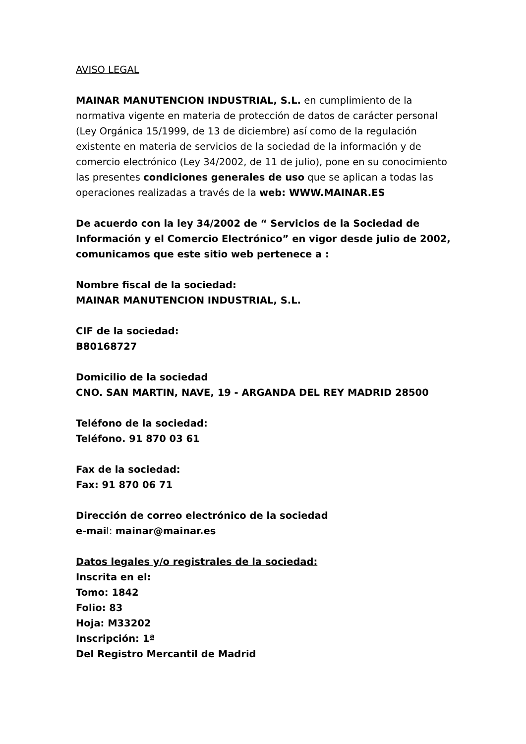AVISO LEGAL
MAINAR MANUTENCION INDUSTRIAL, S.L. en cumplimiento de la normativa vigente en materia de protección de datos de carácter personal (Ley Orgánica 15/1999, de 13 de diciembre) así como de la regulación existente en materia de servicios de la sociedad de la información y de comercio electrónico (Ley 34/2002, de 11 de julio), pone en su conocimiento las presentes condiciones generales de uso que se aplican a todas las operaciones realizadas a través de la web: WWW.MAINAR.ES
De acuerdo con la ley 34/2002 de “ Servicios de la Sociedad de Información y el Comercio Electrónico” en vigor desde julio de 2002, comunicamos que este sitio web pertenece a :
Nombre fiscal de la sociedad:
MAINAR MANUTENCION INDUSTRIAL, S.L.
CIF de la sociedad:
B80168727
Domicilio de la sociedad
CNO. SAN MARTIN, NAVE, 19 - ARGANDA DEL REY MADRID 28500
Teléfono de la sociedad:
Teléfono. 91 870 03 61
Fax de la sociedad:
Fax: 91 870 06 71
Dirección de correo electrónico de la sociedad
e-mail: mainar@mainar.es
Datos legales y/o registrales de la sociedad:
Inscrita en el:
Tomo: 1842
Folio: 83
Hoja: M33202
Inscripción: 1ª
Del Registro Mercantil de Madrid